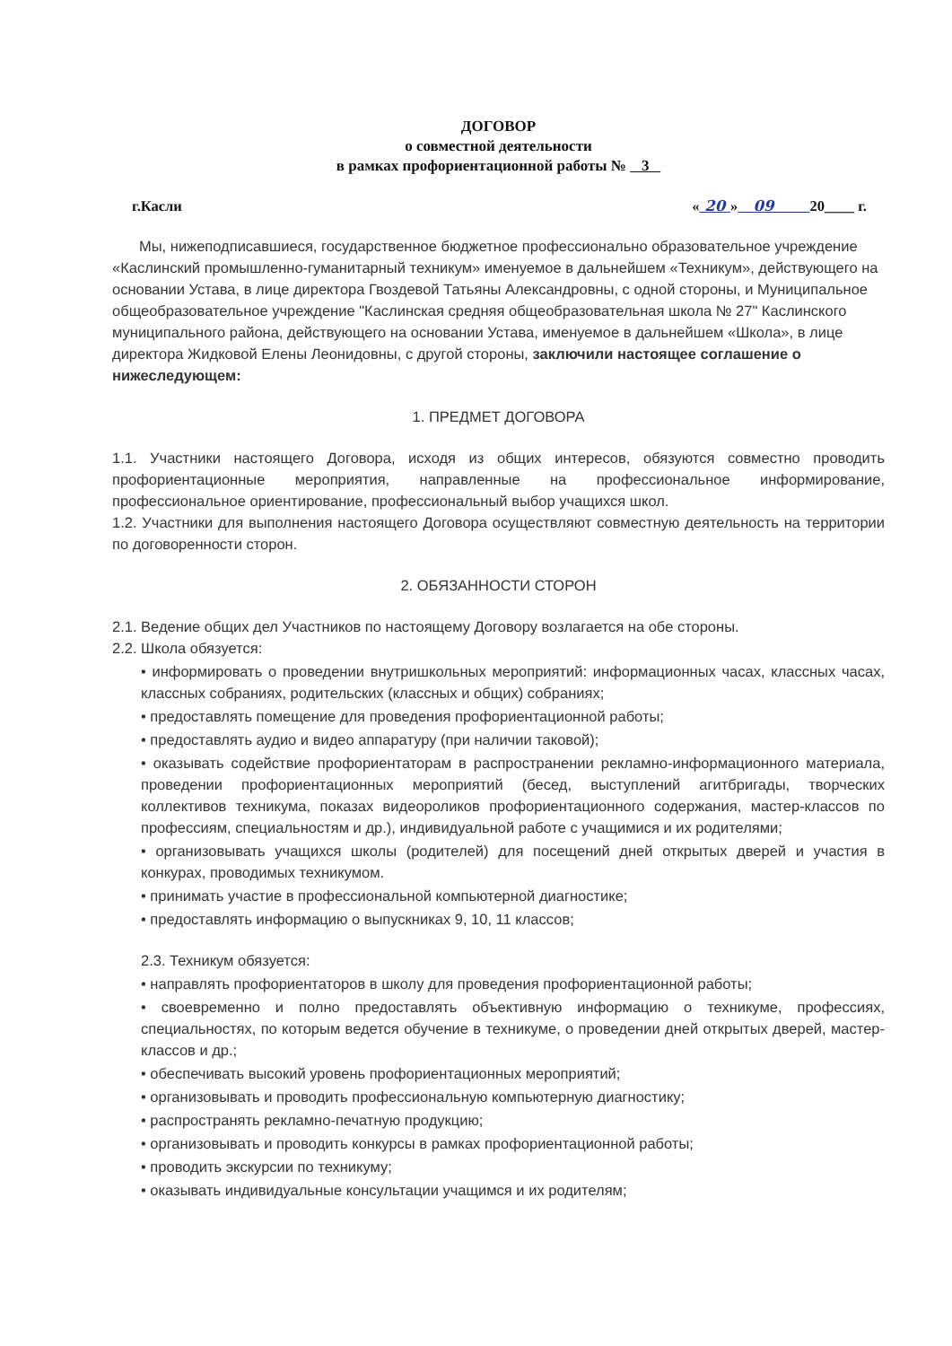ДОГОВОР
о совместной деятельности
в рамках профориентационной работы № 3
г.Касли « 20 » 09 20____ г.
Мы, нижеподписавшиеся, государственное бюджетное профессионально образовательное учреждение «Каслинский промышленно-гуманитарный техникум» именуемое в дальнейшем «Техникум», действующего на основании Устава, в лице директора Гвоздевой Татьяны Александровны, с одной стороны, и Муниципальное общеобразовательное учреждение "Каслинская средняя общеобразовательная школа № 27" Каслинского муниципального района, действующего на основании Устава, именуемое в дальнейшем «Школа», в лице директора Жидковой Елены Леонидовны, с другой стороны, заключили настоящее соглашение о нижеследующем:
1. ПРЕДМЕТ ДОГОВОРА
1.1. Участники настоящего Договора, исходя из общих интересов, обязуются совместно проводить профориентационные мероприятия, направленные на профессиональное информирование, профессиональное ориентирование, профессиональный выбор учащихся школ.
1.2. Участники для выполнения настоящего Договора осуществляют совместную деятельность на территории по договоренности сторон.
2. ОБЯЗАННОСТИ СТОРОН
2.1. Ведение общих дел Участников по настоящему Договору возлагается на обе стороны.
2.2. Школа обязуется:
• информировать о проведении внутришкольных мероприятий: информационных часах, классных часах, классных собраниях, родительских (классных и общих) собраниях;
• предоставлять помещение для проведения профориентационной работы;
• предоставлять аудио и видео аппаратуру (при наличии таковой);
• оказывать содействие профориентаторам в распространении рекламно-информационного материала, проведении профориентационных мероприятий (бесед, выступлений агитбригады, творческих коллективов техникума, показах видеороликов профориентационного содержания, мастер-классов по профессиям, специальностям и др.), индивидуальной работе с учащимися и их родителями;
• организовывать учащихся школы (родителей) для посещений дней открытых дверей и участия в конкурах, проводимых техникумом.
• принимать участие в профессиональной компьютерной диагностике;
• предоставлять информацию о выпускниках 9, 10, 11 классов;
2.3. Техникум обязуется:
• направлять профориентаторов в школу для проведения профориентационной работы;
• своевременно и полно предоставлять объективную информацию о техникуме, профессиях, специальностях, по которым ведется обучение в техникуме, о проведении дней открытых дверей, мастер-классов и др.;
• обеспечивать высокий уровень профориентационных мероприятий;
• организовывать и проводить профессиональную компьютерную диагностику;
• распространять рекламно-печатную продукцию;
• организовывать и проводить конкурсы в рамках профориентационной работы;
• проводить экскурсии по техникуму;
• оказывать индивидуальные консультации учащимся и их родителям;